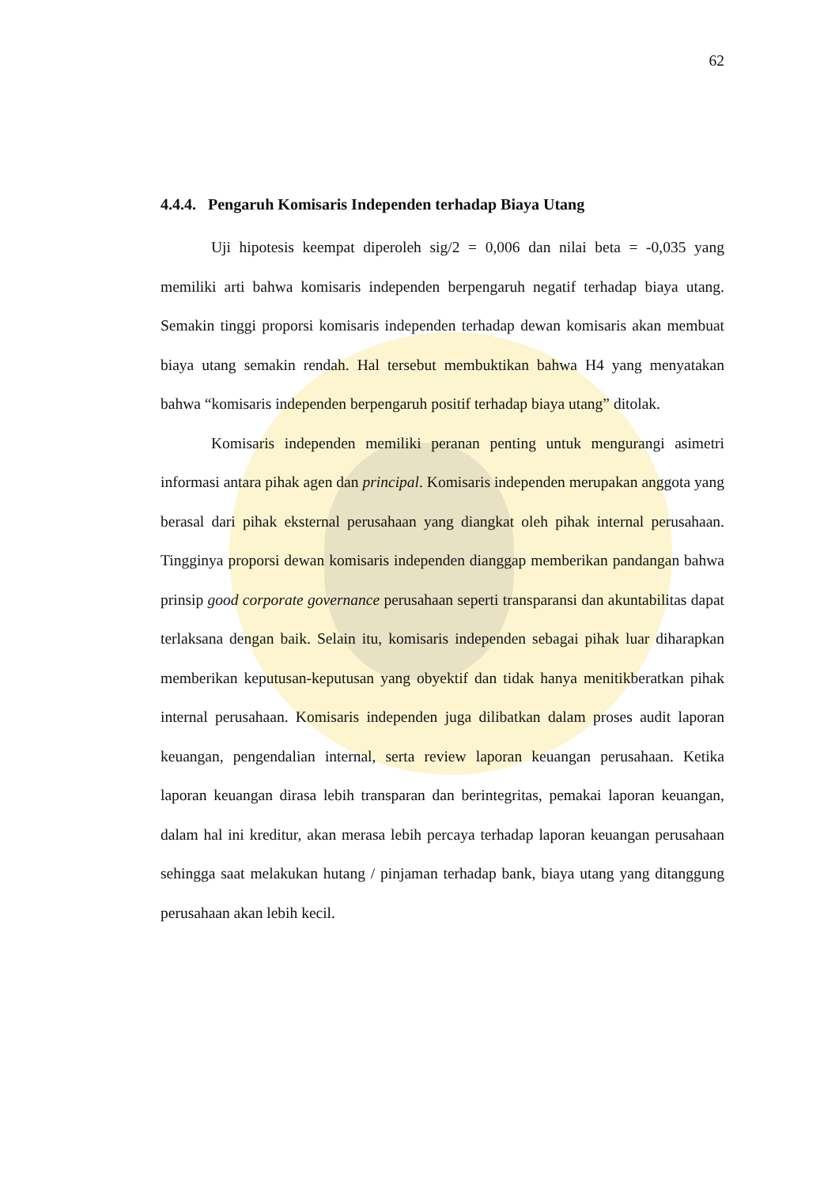62
4.4.4. Pengaruh Komisaris Independen terhadap Biaya Utang
Uji hipotesis keempat diperoleh sig/2 = 0,006 dan nilai beta = -0,035 yang memiliki arti bahwa komisaris independen berpengaruh negatif terhadap biaya utang. Semakin tinggi proporsi komisaris independen terhadap dewan komisaris akan membuat biaya utang semakin rendah. Hal tersebut membuktikan bahwa H4 yang menyatakan bahwa “komisaris independen berpengaruh positif terhadap biaya utang” ditolak.
Komisaris independen memiliki peranan penting untuk mengurangi asimetri informasi antara pihak agen dan principal. Komisaris independen merupakan anggota yang berasal dari pihak eksternal perusahaan yang diangkat oleh pihak internal perusahaan. Tingginya proporsi dewan komisaris independen dianggap memberikan pandangan bahwa prinsip good corporate governance perusahaan seperti transparansi dan akuntabilitas dapat terlaksana dengan baik. Selain itu, komisaris independen sebagai pihak luar diharapkan memberikan keputusan-keputusan yang obyektif dan tidak hanya menitikberatkan pihak internal perusahaan. Komisaris independen juga dilibatkan dalam proses audit laporan keuangan, pengendalian internal, serta review laporan keuangan perusahaan. Ketika laporan keuangan dirasa lebih transparan dan berintegritas, pemakai laporan keuangan, dalam hal ini kreditur, akan merasa lebih percaya terhadap laporan keuangan perusahaan sehingga saat melakukan hutang / pinjaman terhadap bank, biaya utang yang ditanggung perusahaan akan lebih kecil.